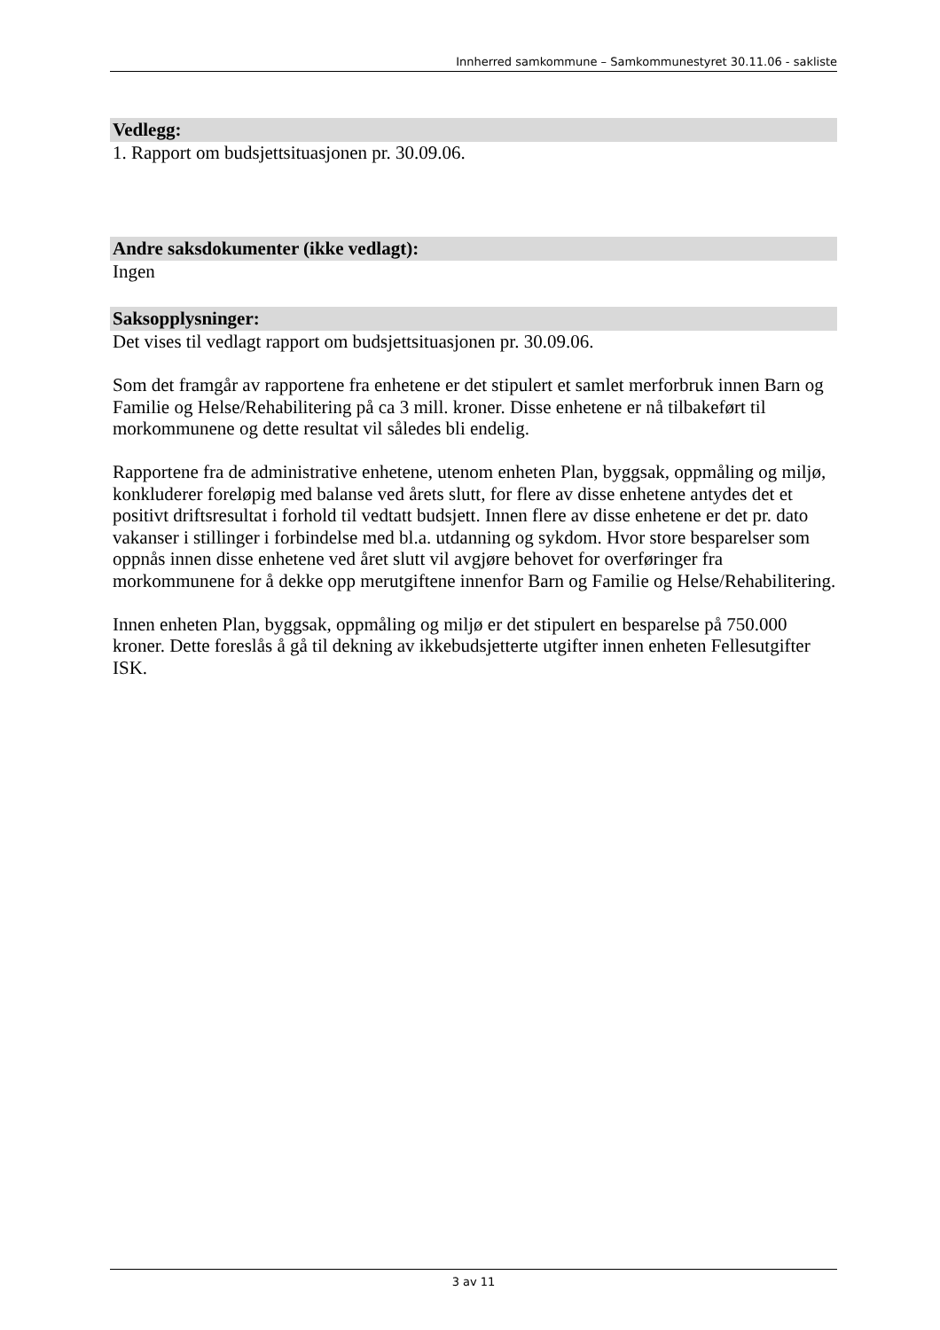Innherred samkommune – Samkommunestyret 30.11.06 - sakliste
Vedlegg:
1. Rapport om budsjettsituasjonen pr. 30.09.06.
Andre saksdokumenter (ikke vedlagt):
Ingen
Saksopplysninger:
Det vises til vedlagt rapport om budsjettsituasjonen pr. 30.09.06.
Som det framgår av rapportene fra enhetene er det stipulert et samlet merforbruk innen Barn og Familie og Helse/Rehabilitering på ca 3 mill. kroner. Disse enhetene er nå tilbakeført til morkommunene og dette resultat vil således bli endelig.
Rapportene fra de administrative enhetene, utenom enheten Plan, byggsak, oppmåling og miljø, konkluderer foreløpig med balanse ved årets slutt, for flere av disse enhetene antydes det et positivt driftsresultat i forhold til vedtatt budsjett. Innen flere av disse enhetene er det pr. dato vakanser i stillinger i forbindelse med bl.a. utdanning og sykdom. Hvor store besparelser som oppnås innen disse enhetene ved året slutt vil avgjøre behovet for overføringer fra morkommunene for å dekke opp merutgiftene innenfor Barn og Familie og Helse/Rehabilitering.
Innen enheten Plan, byggsak, oppmåling og miljø er det stipulert en besparelse på 750.000 kroner. Dette foreslås å gå til dekning av ikkebudsjetterte utgifter innen enheten Fellesutgifter ISK.
3 av 11